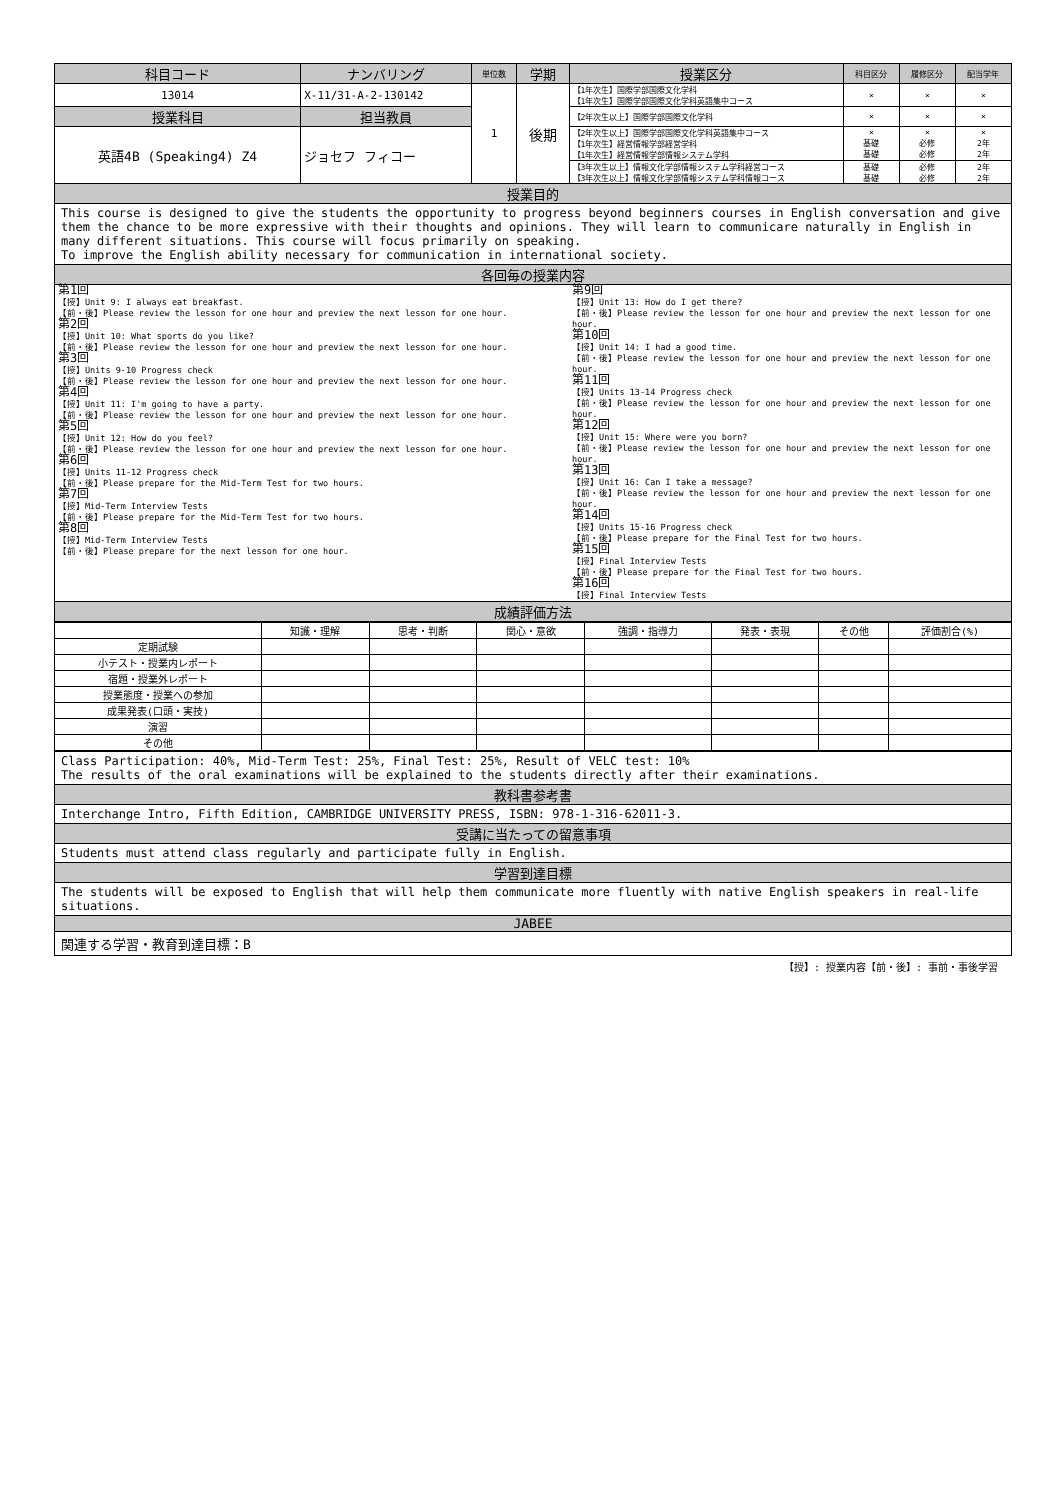| 科目コード | ナンバリング | 単位数 | 学期 | 授業区分 | 科目区分 | 履修区分 | 配当学年 |
| --- | --- | --- | --- | --- | --- | --- | --- |
| 13014 | X-11/31-A-2-130142 | 1 | 後期 | 【1年次生】国際学部国際文化学科 【1年次生】国際学部国際文化学科英語集中コース | × | × | × |
| 授業科目 | 担当教員 | | | 【2年次生以上】国際学部国際文化学科 | × | × | × |
| 英語4B (Speaking4) Z4 | ジョセフ フィコー | | | 【2年次生以上】国際学部国際文化学科英語集中コース 【1年次生】経営情報学部経営学科 【1年次生】経営情報学部情報システム学科 | × 基礎 基礎 | × 必修 必修 | × 2年 2年 |
| | | | | 【3年次生以上】情報文化学部情報システム学科経営コース 【3年次生以上】情報文化学部情報システム学科情報コース | 基礎 基礎 | 必修 必修 | 2年 2年 |
| 授業目的 | | | | | | | |
| This course is designed to give the students the opportunity to progress beyond beginners courses in English conversation and give them the chance to be more expressive with their thoughts and opinions. They will learn to communicare naturally in English in many different situations. This course will focus primarily on speaking. To improve the English ability necessary for communication in international society. | | | | | | | |
| 各回毎の授業内容 | | | | | | | |
| 第1回 【授】Unit 9: I always eat breakfast. 【前・後】Please review the lesson for one hour and preview the next lesson for one hour. 第2回 【授】Unit 10: What sports do you like? 【前・後】Please review the lesson for one hour and preview the next lesson for one hour. 第3回 【授】Units 9-10 Progress check 【前・後】Please review the lesson for one hour and preview the next lesson for one hour. 第4回 【授】Unit 11: I'm going to have a party. 【前・後】Please review the lesson for one hour and preview the next lesson for one hour. 第5回 【授】Unit 12: How do you feel? 【前・後】Please review the lesson for one hour and preview the next lesson for one hour. 第6回 【授】Units 11-12 Progress check 【前・後】Please prepare for the Mid-Term Test for two hours. 第7回 【授】Mid-Term Interview Tests 【前・後】Please prepare for the Mid-Term Test for two hours. 第8回 【授】Mid-Term Interview Tests 【前・後】Please prepare for the next lesson for one hour. | | | | 第9回 【授】Unit 13: How do I get there? 【前・後】Please review the lesson for one hour and preview the next lesson for one hour. 第10回 【授】Unit 14: I had a good time. 【前・後】Please review the lesson for one hour and preview the next lesson for one hour. 第11回 【授】Units 13-14 Progress check 【前・後】Please review the lesson for one hour and preview the next lesson for one hour. 第12回 【授】Unit 15: Where were you born? 【前・後】Please review the lesson for one hour and preview the next lesson for one hour. 第13回 【授】Unit 16: Can I take a message? 【前・後】Please review the lesson for one hour and preview the next lesson for one hour. 第14回 【授】Units 15-16 Progress check 【前・後】Please prepare for the Final Test for two hours. 第15回 【授】Final Interview Tests 【前・後】Please prepare for the Final Test for two hours. 第16回 【授】Final Interview Tests | | | |
| 成績評価方法 | | | | | | | |
| | 知識・理解 | 思考・判断 | 関心・意欲 | 強調・指導力 | 発表・表現 | その他 | 評価割合(%) |
| 定期試験 | | | | | | | |
| 小テスト・授業内レポート | | | | | | | |
| 宿題・授業外レポート | | | | | | | |
| 授業態度・授業への参加 | | | | | | | |
| 成果発表(口頭・実技) | | | | | | | |
| 演習 | | | | | | | |
| その他 | | | | | | | |
| Class Participation: 40%, Mid-Term Test: 25%, Final Test: 25%, Result of VELC test: 10% The results of the oral examinations will be explained to the students directly after their examinations. |
| 教科書参考書 |
| Interchange Intro, Fifth Edition, CAMBRIDGE UNIVERSITY PRESS, ISBN: 978-1-316-62011-3. |
| 受講に当たっての留意事項 |
| Students must attend class regularly and participate fully in English. |
| 学習到達目標 |
| The students will be exposed to English that will help them communicate more fluently with native English speakers in real-life situations. |
| JABEE |
| 関連する学習・教育到達目標：B |
【授】: 授業内容【前・後】: 事前・事後学習